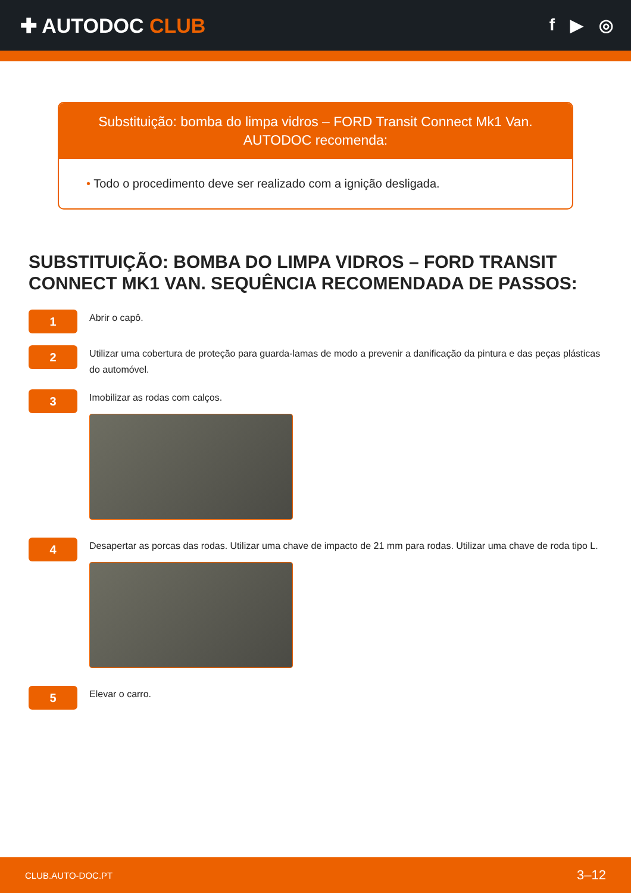✚ AUTODOC CLUB
f ▶ ◎
Substituição: bomba do limpa vidros – FORD Transit Connect Mk1 Van.
AUTODOC recomenda:
• Todo o procedimento deve ser realizado com a ignição desligada.
SUBSTITUIÇÃO: BOMBA DO LIMPA VIDROS – FORD TRANSIT CONNECT MK1 VAN. SEQUÊNCIA RECOMENDADA DE PASSOS:
1
Abrir o capô.
2
Utilizar uma cobertura de proteção para guarda-lamas de modo a prevenir a danificação da pintura e das peças plásticas do automóvel.
3
Imobilizar as rodas com calços.
4
Desapertar as porcas das rodas. Utilizar uma chave de impacto de 21 mm para rodas. Utilizar uma chave de roda tipo L.
5
Elevar o carro.
CLUB.AUTO-DOC.PT 3–12